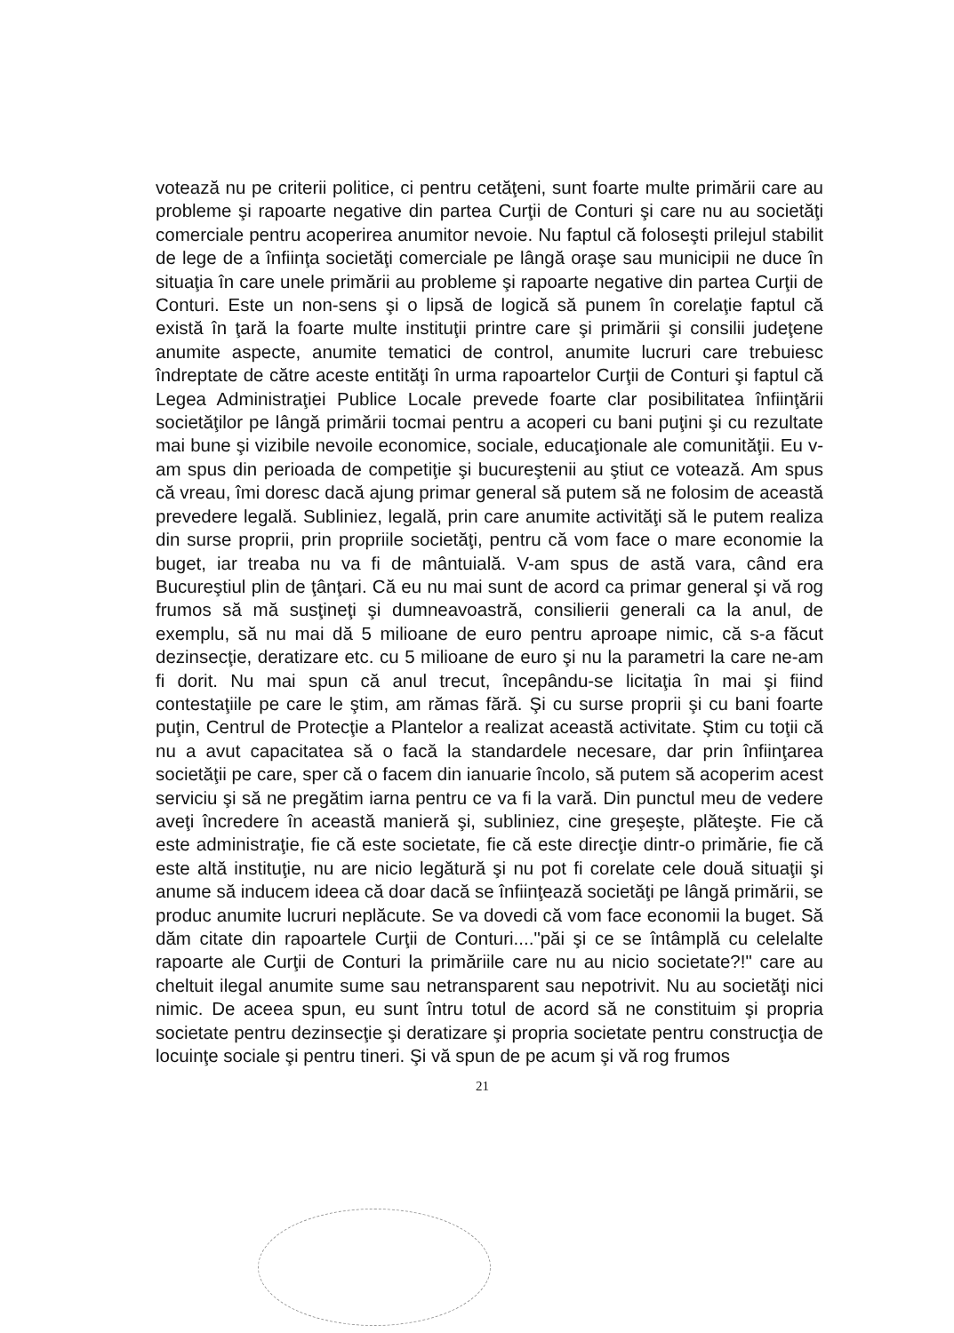votează nu pe criterii politice, ci pentru cetăţeni, sunt foarte multe primării care au probleme şi rapoarte negative din partea Curţii de Conturi şi care nu au societăţi comerciale pentru acoperirea anumitor nevoie. Nu faptul că foloseşti prilejul stabilit de lege de a înfiinţa societăţi comerciale pe lângă oraşe sau municipii ne duce în situaţia în care unele primării au probleme şi rapoarte negative din partea Curţii de Conturi. Este un non-sens şi o lipsă de logică să punem în corelaţie faptul că există în ţară la foarte multe instituţii printre care şi primării şi consilii judeţene anumite aspecte, anumite tematici de control, anumite lucruri care trebuiesc îndreptate de către aceste entităţi în urma rapoartelor Curţii de Conturi şi faptul că Legea Administraţiei Publice Locale prevede foarte clar posibilitatea înfiinţării societăţilor pe lângă primării tocmai pentru a acoperi cu bani puţini şi cu rezultate mai bune şi vizibile nevoile economice, sociale, educaţionale ale comunităţii. Eu v-am spus din perioada de competiţie şi bucureştenii au ştiut ce votează. Am spus că vreau, îmi doresc dacă ajung primar general să putem să ne folosim de această prevedere legală. Subliniez, legală, prin care anumite activităţi să le putem realiza din surse proprii, prin propriile societăţi, pentru că vom face o mare economie la buget, iar treaba nu va fi de mântuială. V-am spus de astă vara, când era Bucureştiul plin de ţânţari. Că eu nu mai sunt de acord ca primar general şi vă rog frumos să mă susţineţi şi dumneavoastră, consilierii generali ca la anul, de exemplu, să nu mai dă 5 milioane de euro pentru aproape nimic, că s-a făcut dezinsecţie, deratizare etc. cu 5 milioane de euro şi nu la parametri la care ne-am fi dorit. Nu mai spun că anul trecut, începându-se licitaţia în mai şi fiind contestaţiile pe care le ştim, am rămas fără. Şi cu surse proprii şi cu bani foarte puţin, Centrul de Protecţie a Plantelor a realizat această activitate. Ştim cu toţii că nu a avut capacitatea să o facă la standardele necesare, dar prin înfiinţarea societăţii pe care, sper că o facem din ianuarie încolo, să putem să acoperim acest serviciu şi să ne pregătim iarna pentru ce va fi la vară. Din punctul meu de vedere aveţi încredere în această manieră şi, subliniez, cine greşeşte, plăteşte. Fie că este administraţie, fie că este societate, fie că este direcţie dintr-o primărie, fie că este altă instituţie, nu are nicio legătură şi nu pot fi corelate cele două situaţii şi anume să inducem ideea că doar dacă se înfiinţează societăţi pe lângă primării, se produc anumite lucruri neplăcute. Se va dovedi că vom face economii la buget. Să dăm citate din rapoartele Curţii de Conturi...."păi şi ce se întâmplă cu celelalte rapoarte ale Curţii de Conturi la primăriile care nu au nicio societate?!" care au cheltuit ilegal anumite sume sau netransparent sau nepotrivit. Nu au societăţi nici nimic. De aceea spun, eu sunt întru totul de acord să ne constituim şi propria societate pentru dezinsecţie şi deratizare şi propria societate pentru construcţia de locuinţe sociale şi pentru tineri. Şi vă spun de pe acum şi vă rog frumos
21